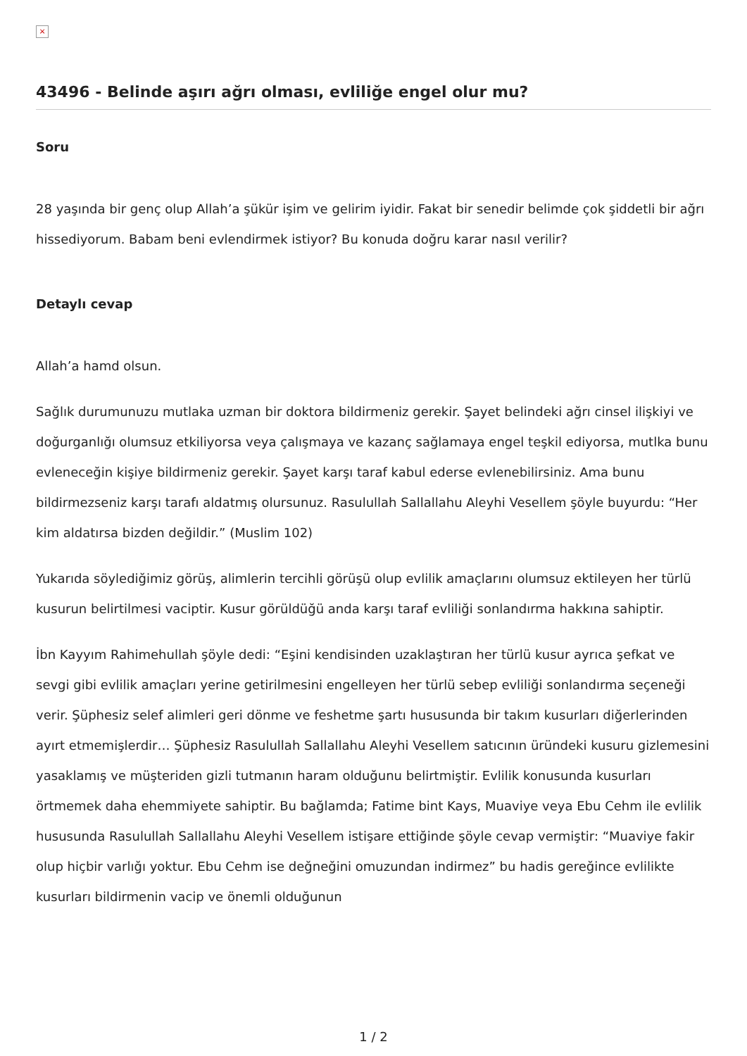×
43496 - Belinde aşırı ağrı olması, evliliğe engel olur mu?
Soru
28 yaşında bir genç olup Allah’a şükür işim ve gelirim iyidir. Fakat bir senedir belimde çok şiddetli bir ağrı hissediyorum. Babam beni evlendirmek istiyor? Bu konuda doğru karar nasıl verilir?
Detaylı cevap
Allah’a hamd olsun.
Sağlık durumunuzu mutlaka uzman bir doktora bildirmeniz gerekir. Şayet belindeki ağrı cinsel ilişkiyi ve doğurganlığı olumsuz etkiliyorsa veya çalışmaya ve kazanç sağlamaya engel teşkil ediyorsa, mutlka bunu evleneceğin kişiye bildirmeniz gerekir. Şayet karşı taraf kabul ederse evlenebilirsiniz. Ama bunu bildirmezseniz karşı tarafı aldatmış olursunuz. Rasulullah Sallallahu Aleyhi Vesellem şöyle buyurdu: “Her kim aldatırsa bizden değildir.” (Muslim 102)
Yukarıda söylediğimiz görüş, alimlerin tercihli görüşü olup evlilik amaçlarını olumsuz ektileyen her türlü kusurun belirtilmesi vaciptir. Kusur görüldüğü anda karşı taraf evliliği sonlandırma hakkına sahiptir.
İbn Kayyım Rahimehullah şöyle dedi: “Eşini kendisinden uzaklaştıran her türlü kusur ayrıca şefkat ve sevgi gibi evlilik amaçları yerine getirilmesini engelleyen her türlü sebep evliliği sonlandırma seçeneği verir. Şüphesiz selef alimleri geri dönme ve feshetme şartı hususunda bir takım kusurları diğerlerinden ayırt etmemişlerdir… Şüphesiz Rasulullah Sallallahu Aleyhi Vesellem satıcının üründeki kusuru gizlemesini yasaklamış ve müşteriden gizli tutmanın haram olduğunu belirtmiştir. Evlilik konusunda kusurları örtmemek daha ehemmiyete sahiptir. Bu bağlamda; Fatime bint Kays, Muaviye veya Ebu Cehm ile evlilik hususunda Rasulullah Sallallahu Aleyhi Vesellem istişare ettiğinde şöyle cevap vermiştir: “Muaviye fakir olup hiçbir varlığı yoktur. Ebu Cehm ise değneğini omuzundan indirmez” bu hadis gereğince evlilikte kusurları bildirmenin vacip ve önemli olduğunun
1 / 2